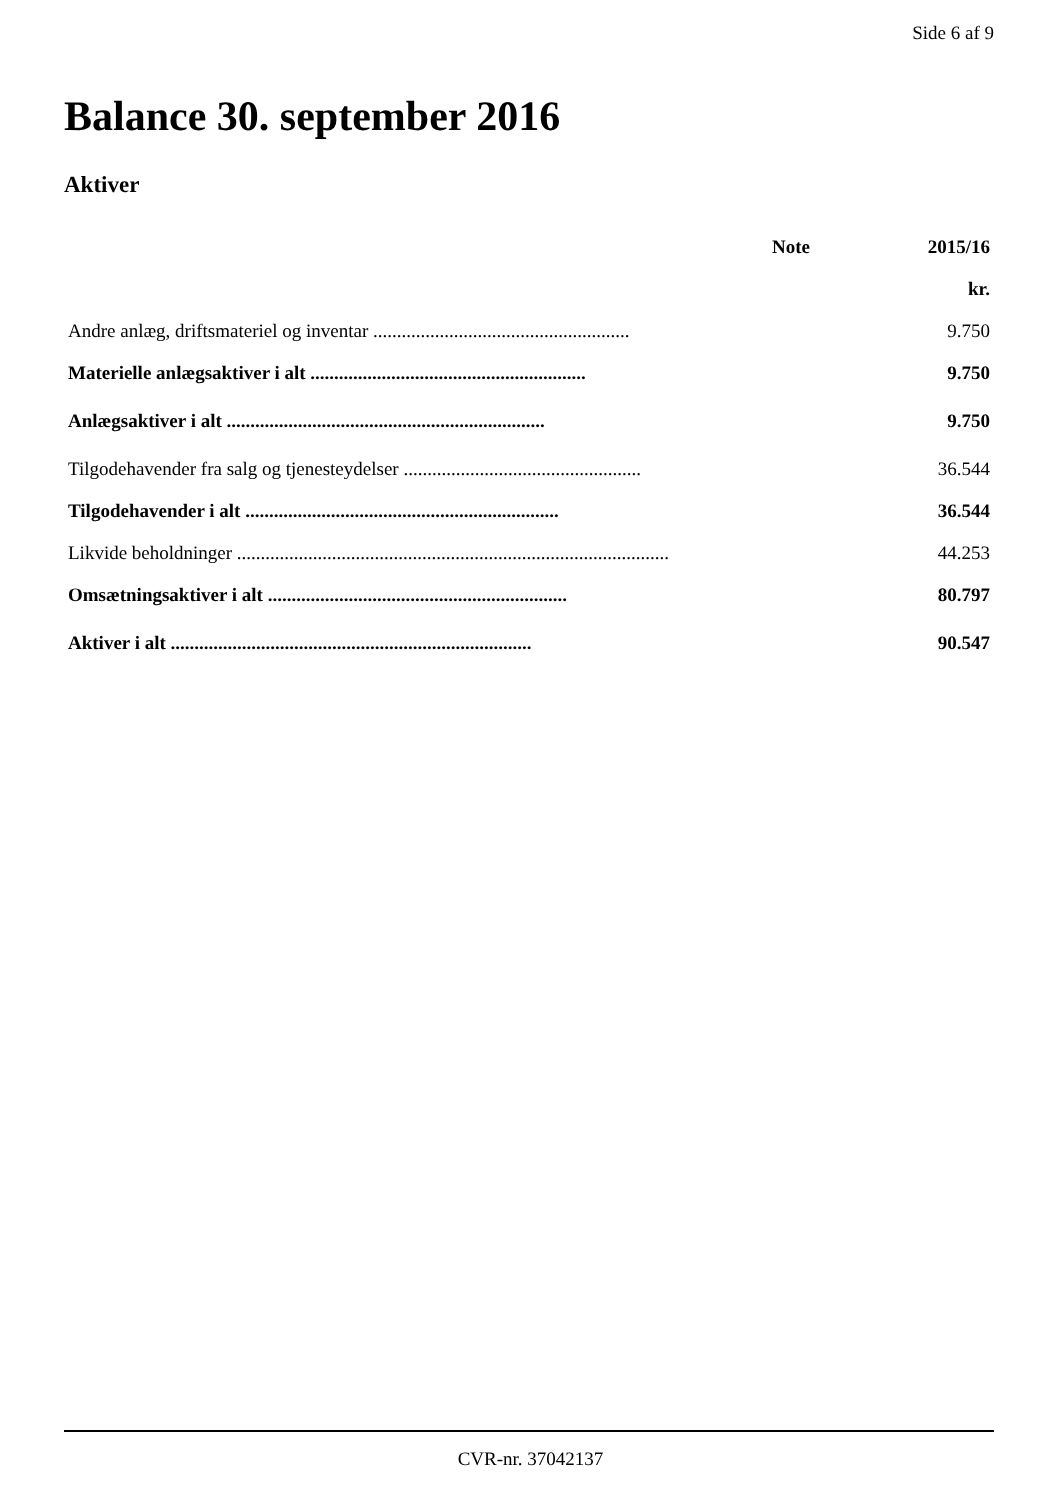Side 6 af 9
Balance 30. september 2016
Aktiver
| | Note | 2015/16 |
| --- | --- | --- |
| | | kr. |
| Andre anlæg, driftsmateriel og inventar ...................................................... | | 9.750 |
| Materielle anlægsaktiver i alt .......................................................... | | 9.750 |
| Anlægsaktiver i alt ................................................................... | | 9.750 |
| Tilgodehavender fra salg og tjenesteydelser .................................................. | | 36.544 |
| Tilgodehavender i alt .................................................................. | | 36.544 |
| Likvide beholdninger ........................................................................................... | | 44.253 |
| Omsætningsaktiver i alt ............................................................... | | 80.797 |
| Aktiver i alt ............................................................................ | | 90.547 |
CVR-nr. 37042137